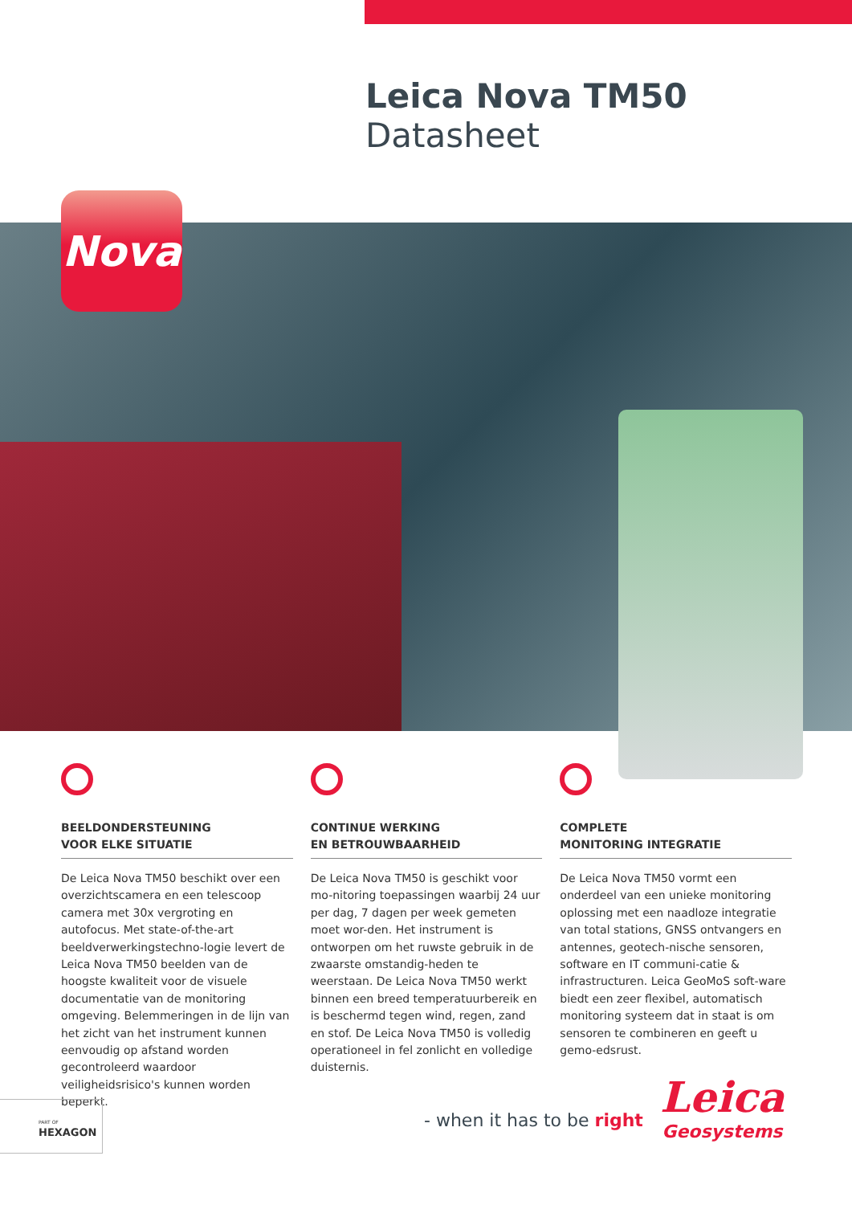Leica Nova TM50
Datasheet
Nova
BEELDONDERSTEUNING
VOOR ELKE SITUATIE
De Leica Nova TM50 beschikt over een overzichtscamera en een telescoop camera met 30x vergroting en autofocus. Met state-of-the-art beeldverwerkingstechno-logie levert de Leica Nova TM50 beelden van de hoogste kwaliteit voor de visuele documentatie van de monitoring omgeving. Belemmeringen in de lijn van het zicht van het instrument kunnen eenvoudig op afstand worden gecontroleerd waardoor veiligheidsrisico's kunnen worden beperkt.
CONTINUE WERKING
EN BETROUWBAARHEID
De Leica Nova TM50 is geschikt voor mo-nitoring toepassingen waarbij 24 uur per dag, 7 dagen per week gemeten moet wor-den. Het instrument is ontworpen om het ruwste gebruik in de zwaarste omstandig-heden te weerstaan. De Leica Nova TM50 werkt binnen een breed temperatuurbereik en is beschermd tegen wind, regen, zand en stof. De Leica Nova TM50 is volledig operationeel in fel zonlicht en volledige duisternis.
COMPLETE
MONITORING INTEGRATIE
De Leica Nova TM50 vormt een onderdeel van een unieke monitoring oplossing met een naadloze integratie van total stations, GNSS ontvangers en antennes, geotech-nische sensoren, software en IT communi-catie & infrastructuren. Leica GeoMoS soft-ware biedt een zeer flexibel, automatisch monitoring systeem dat in staat is om sensoren te combineren en geeft u gemo-edsrust.
PART OF
HEXAGON
- when it has to be right
Leica
Geosystems